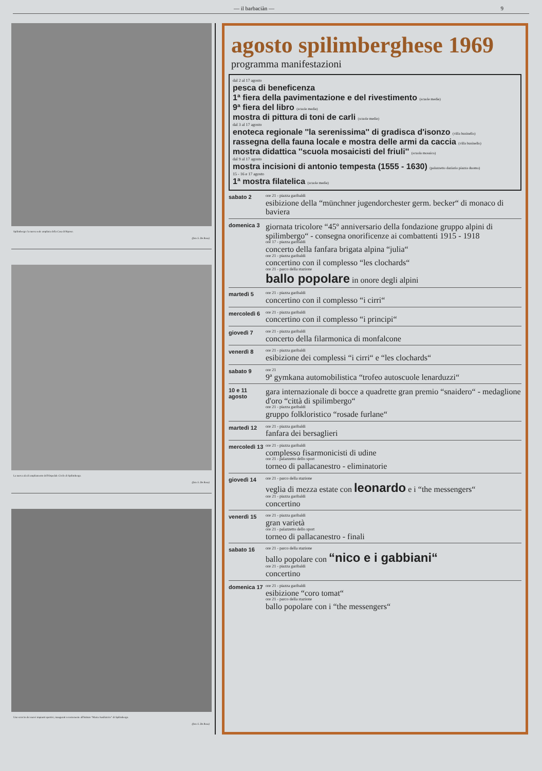— il barbaciàn — 9
Spilimbergo: la nuova sede ampliata della Casa di Riposo.
(foto S. De Rosa)
La nuova ala di ampliamento dell'Ospedale Civile di Spilimbergo.
(foto S. De Rosa)
Uno scorcio dei nuovi impianti sportivi, inaugurati recentemente all'Istituto "Maria Ausiliatrice" di Spilimbergo.
(foto S. De Rosa)
agosto spilimberghese 1969
programma manifestazioni
dal 2 al 17 agosto
pesca di beneficenza
1ª fiera della pavimentazione e del rivestimento (scuole medie)
9ª fiera del libro (scuole medie)
mostra di pittura di toni de carli (scuole medie)
dal 3 al 17 agosto
enoteca regionale ''la serenissima'' di gradisca d'isonzo (villa businello)
rassegna della fauna locale e mostra delle armi da caccia (villa businello)
mostra didattica ''scuola mosaicisti del friuli'' (scuola mosaico)
dal 9 al 17 agosto
mostra incisioni di antonio tempesta (1555 - 1630) (palazzetto daziario piazza duomo)
15 - 16 e 17 agosto
1ª mostra filatelica (scuole medie)
sabato 2
ore 21 - piazza garibaldi
esibizione della “münchner jugendorchester germ. becker“ di monaco di baviera
domenica 3
giornata tricolore “45º anniversario della fondazione gruppo alpini di spilimbergo“ - consegna onorificenze ai combattenti 1915 - 1918
ore 17 - piazza garibaldi
concerto della fanfara brigata alpina “julia“ore 21 - piazza garibaldi
concertino con il complesso “les clochards“ore 21 - parco della stazione
ballo popolare in onore degli alpini
martedì 5
ore 21 - piazza garibaldi
concertino con il complesso “i cirri“
mercoledì 6
ore 21 - piazza garibaldi
concertino con il complesso “i principi“
giovedì 7
ore 21 - piazza garibaldi
concerto della filarmonica di monfalcone
venerdì 8
ore 21 - piazza garibaldi
esibizione dei complessi “i cirri“ e “les clochards“
sabato 9
ore 21
9ª gymkana automobilistica “trofeo autoscuole lenarduzzi“
10 e 11 agosto
gara internazionale di bocce a quadrette gran premio “snaidero“ - medaglione d'oro “città di spilimbergo“ore 21 - piazza garibaldi
gruppo folkloristico “rosade furlane“
martedì 12
ore 21 - piazza garibaldi
fanfara dei bersaglieri
mercoledì 13
ore 21 - piazza garibaldi
complesso fisarmonicisti di udine
ore 21 - palazzetto dello sport
torneo di pallacanestro - eliminatorie
giovedì 14
ore 21 - parco della stazione
veglia di mezza estate con leonardo e i “the messengers“ore 21 - piazza garibaldi
concertino
venerdì 15
ore 21 - piazza garibaldi
gran varietà
ore 21 - palazzetto dello sport
torneo di pallacanestro - finali
sabato 16
ore 21 - parco della stazione
ballo popolare con “nico e i gabbiani“ore 21 - piazza garibaldi
concertino
domenica 17
ore 21 - piazza garibaldi
esibizione “coro tomat“ore 21 - parco della stazione
ballo popolare con i “the messengers“